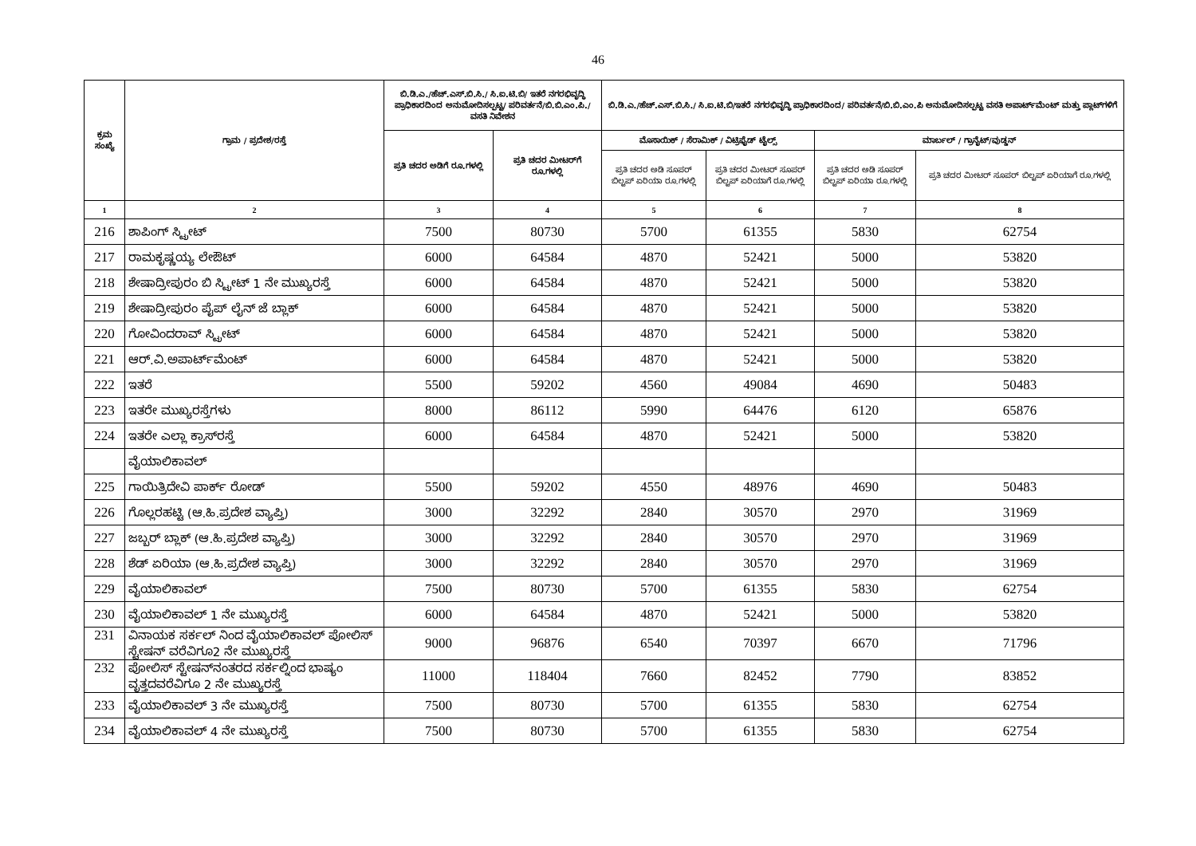46
| ಕ್ರಮ ಸಂಖ್ಯೆ | ಗ್ರಾಮ / ಪ್ರದೇಶ/ರಸ್ತೆ | ಬಿ.ಡಿ.ಎ./ಹೆಚ್.ಎಸ್.ಬಿ.ಸಿ./ ಸಿ.ಐ.ಟಿ.ಬಿ/ ಇತರೆ ನಗರಭಿವೃದ್ಧಿ ಪ್ರಾಧಿಕಾರದಿಂದ ಅನುಮೋದಿಸಲ್ಪಟ್ಟ/ ಪರಿವರ್ತನೆ/ಬಿ.ಬಿ.ಎಂ.ಪಿ./ವಸತಿ ನಿವೇಶನ | | ಬಿ.ಡಿ.ಎ./ಹೆಚ್.ಎಸ್.ಬಿ.ಸಿ./ ಸಿ.ಐ.ಟಿ.ಬಿ/ಇತರೆ ನಗರಭಿವೃದ್ಧಿ ಪ್ರಾಧಿಕಾರದಿಂದ/ ಪರಿವರ್ತನೆ/ಬಿ.ಬಿ.ಎಂ.ಪಿ ಅನುಮೋದಿಸಲ್ಪಟ್ಟ ವಸತಿ ಅಪಾರ್ಟ್‌ಮೆಂಟ್ ಮತ್ತು ಪ್ಲಾಟ್‌ಗಳಿಗೆ | | | |
| --- | --- | --- | --- | --- | --- | --- | --- |
| | | ಪ್ರತಿ ಚದರ ಅಡಿಗೆ ರೂ.ಗಳಲ್ಲಿ | ಪ್ರತಿ ಚದರ ಮೀಟರ್‌ಗೆ ರೂ.ಗಳಲ್ಲಿ | ಮೊಸಾಯಿಕ್ / ಸೆರಾಮಿಕ್ / ವಿಟ್ರಿಫೈಡ್ ಟೈಲ್ಸ್ | | ಮಾರ್ಬಲ್ / ಗ್ರಾನೈಟ್/ವುಡ್ಡನ್ | |
| | | | | ಪ್ರತಿ ಚದರ ಅಡಿ ಸೂಪರ್ ಬಿಲ್ಟಪ್ ಏರಿಯಾ ರೂ.ಗಳಲ್ಲಿ | ಪ್ರತಿ ಚದರ ಮೀಟರ್ ಸೂಪರ್ ಬಿಲ್ಟಪ್ ಏರಿಯಾಗೆ ರೂ.ಗಳಲ್ಲಿ | ಪ್ರತಿ ಚದರ ಅಡಿ ಸೂಪರ್ ಬಿಲ್ಟಪ್ ಏರಿಯಾ ರೂ.ಗಳಲ್ಲಿ | ಪ್ರತಿ ಚದರ ಮೀಟರ್ ಸೂಪರ್ ಬಿಲ್ಟಪ್ ಏರಿಯಾಗೆ ರೂ.ಗಳಲ್ಲಿ |
| 1 | 2 | 3 | 4 | 5 | 6 | 7 | 8 |
| 216 | ಶಾಪಿಂಗ್ ಸ್ಟ್ರೀಟ್ | 7500 | 80730 | 5700 | 61355 | 5830 | 62754 |
| 217 | ರಾಮಕೃಷ್ಣಯ್ಯ ಲೇಔಟ್ | 6000 | 64584 | 4870 | 52421 | 5000 | 53820 |
| 218 | ಶೇಷಾದ್ರೀಪುರಂ ಬಿ ಸ್ಟ್ರೀಟ್ 1 ನೇ ಮುಖ್ಯರಸ್ತೆ | 6000 | 64584 | 4870 | 52421 | 5000 | 53820 |
| 219 | ಶೇಷಾದ್ರೀಪುರಂ ಪೈಪ್ ಲೈನ್ ಜೆ ಬ್ಲಾಕ್ | 6000 | 64584 | 4870 | 52421 | 5000 | 53820 |
| 220 | ಗೋವಿಂದರಾವ್ ಸ್ಟ್ರೀಟ್ | 6000 | 64584 | 4870 | 52421 | 5000 | 53820 |
| 221 | ಆರ್.ವಿ.ಅಪಾರ್ಟ್‌ಮೆಂಟ್ | 6000 | 64584 | 4870 | 52421 | 5000 | 53820 |
| 222 | ಇತರೆ | 5500 | 59202 | 4560 | 49084 | 4690 | 50483 |
| 223 | ಇತರೇ ಮುಖ್ಯರಸ್ತೆಗಳು | 8000 | 86112 | 5990 | 64476 | 6120 | 65876 |
| 224 | ಇತರೇ ಎಲ್ಲಾ ಕ್ರಾಸ್‌ರಸ್ತೆ | 6000 | 64584 | 4870 | 52421 | 5000 | 53820 |
| | ವೈಯಾಲಿಕಾವಲ್ | | | | | | |
| 225 | ಗಾಯಿತ್ರಿದೇವಿ ಪಾರ್ಕ್ ರೋಡ್ | 5500 | 59202 | 4550 | 48976 | 4690 | 50483 |
| 226 | ಗೊಲ್ಲರಹಟ್ಟಿ (ಆ.ಹಿ.ಪ್ರದೇಶ ವ್ಯಾಪ್ತಿ) | 3000 | 32292 | 2840 | 30570 | 2970 | 31969 |
| 227 | ಜಬ್ಬರ್ ಬ್ಲಾಕ್ (ಆ.ಹಿ.ಪ್ರದೇಶ ವ್ಯಾಪ್ತಿ) | 3000 | 32292 | 2840 | 30570 | 2970 | 31969 |
| 228 | ಶೆಡ್ ಏರಿಯಾ (ಆ.ಹಿ.ಪ್ರದೇಶ ವ್ಯಾಪ್ತಿ) | 3000 | 32292 | 2840 | 30570 | 2970 | 31969 |
| 229 | ವೈಯಾಲಿಕಾವಲ್ | 7500 | 80730 | 5700 | 61355 | 5830 | 62754 |
| 230 | ವೈಯಾಲಿಕಾವಲ್ 1 ನೇ ಮುಖ್ಯರಸ್ತೆ | 6000 | 64584 | 4870 | 52421 | 5000 | 53820 |
| 231 | ವಿನಾಯಕ ಸರ್ಕಲ್ ನಿಂದ ವೈಯಾಲಿಕಾವಲ್ ಪೋಲಿಸ್ ಸ್ಟೇಷನ್ ವರೆವಿಗೂ2 ನೇ ಮುಖ್ಯರಸ್ತೆ | 9000 | 96876 | 6540 | 70397 | 6670 | 71796 |
| 232 | ಪೋಲಿಸ್ ಸ್ಟೇಷನ್‌ನಂತರದ ಸರ್ಕಲ್ನಿಂದ ಭಾಷ್ಯಂ ವೃತ್ತದವರೆವಿಗೂ 2 ನೇ ಮುಖ್ಯರಸ್ತೆ | 11000 | 118404 | 7660 | 82452 | 7790 | 83852 |
| 233 | ವೈಯಾಲಿಕಾವಲ್ 3 ನೇ ಮುಖ್ಯರಸ್ತೆ | 7500 | 80730 | 5700 | 61355 | 5830 | 62754 |
| 234 | ವೈಯಾಲಿಕಾವಲ್ 4 ನೇ ಮುಖ್ಯರಸ್ತೆ | 7500 | 80730 | 5700 | 61355 | 5830 | 62754 |